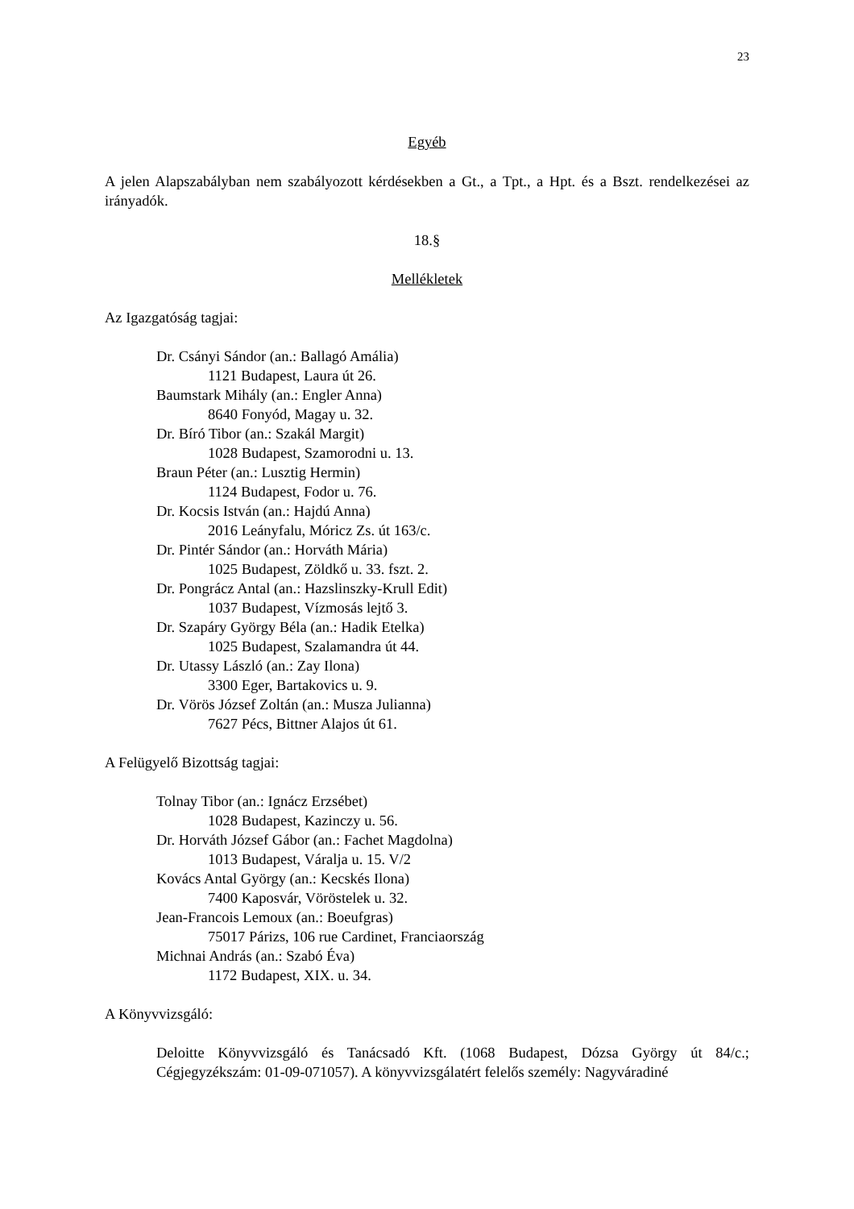23
Egyéb
A jelen Alapszabályban nem szabályozott kérdésekben a Gt., a Tpt., a Hpt. és a Bszt. rendelkezései az irányadók.
18.§
Mellékletek
Az Igazgatóság tagjai:
Dr. Csányi Sándor (an.: Ballagó Amália)
1121 Budapest, Laura út 26.
Baumstark Mihály (an.: Engler Anna)
8640 Fonyód, Magay u. 32.
Dr. Bíró Tibor (an.: Szakál Margit)
1028 Budapest, Szamorodni u. 13.
Braun Péter (an.: Lusztig Hermin)
1124 Budapest, Fodor u. 76.
Dr. Kocsis István (an.: Hajdú Anna)
2016 Leányfalu, Móricz Zs. út 163/c.
Dr. Pintér Sándor (an.: Horváth Mária)
1025 Budapest, Zöldkő u. 33. fszt. 2.
Dr. Pongrácz Antal (an.: Hazslinszky-Krull Edit)
1037 Budapest, Vízmosás lejtő 3.
Dr. Szapáry György Béla (an.: Hadik Etelka)
1025 Budapest, Szalamandra út 44.
Dr. Utassy László (an.: Zay Ilona)
3300 Eger, Bartakovics u. 9.
Dr. Vörös József Zoltán (an.: Musza Julianna)
7627 Pécs, Bittner Alajos út 61.
A Felügyelő Bizottság tagjai:
Tolnay Tibor (an.: Ignácz Erzsébet)
1028 Budapest, Kazinczy u. 56.
Dr. Horváth József Gábor (an.: Fachet Magdolna)
1013 Budapest, Váralja u. 15. V/2
Kovács Antal György (an.: Kecskés Ilona)
7400 Kaposvár, Vöröstelek u. 32.
Jean-Francois Lemoux (an.: Boeufgras)
75017 Párizs, 106 rue Cardinet, Franciaország
Michnai András (an.: Szabó Éva)
1172 Budapest, XIX. u. 34.
A Könyvvizsgáló:
Deloitte Könyvvizsgáló és Tanácsadó Kft. (1068 Budapest, Dózsa György út 84/c.; Cégjegyzékszám: 01-09-071057). A könyvvizsgálatért felelős személy: Nagyváradiné